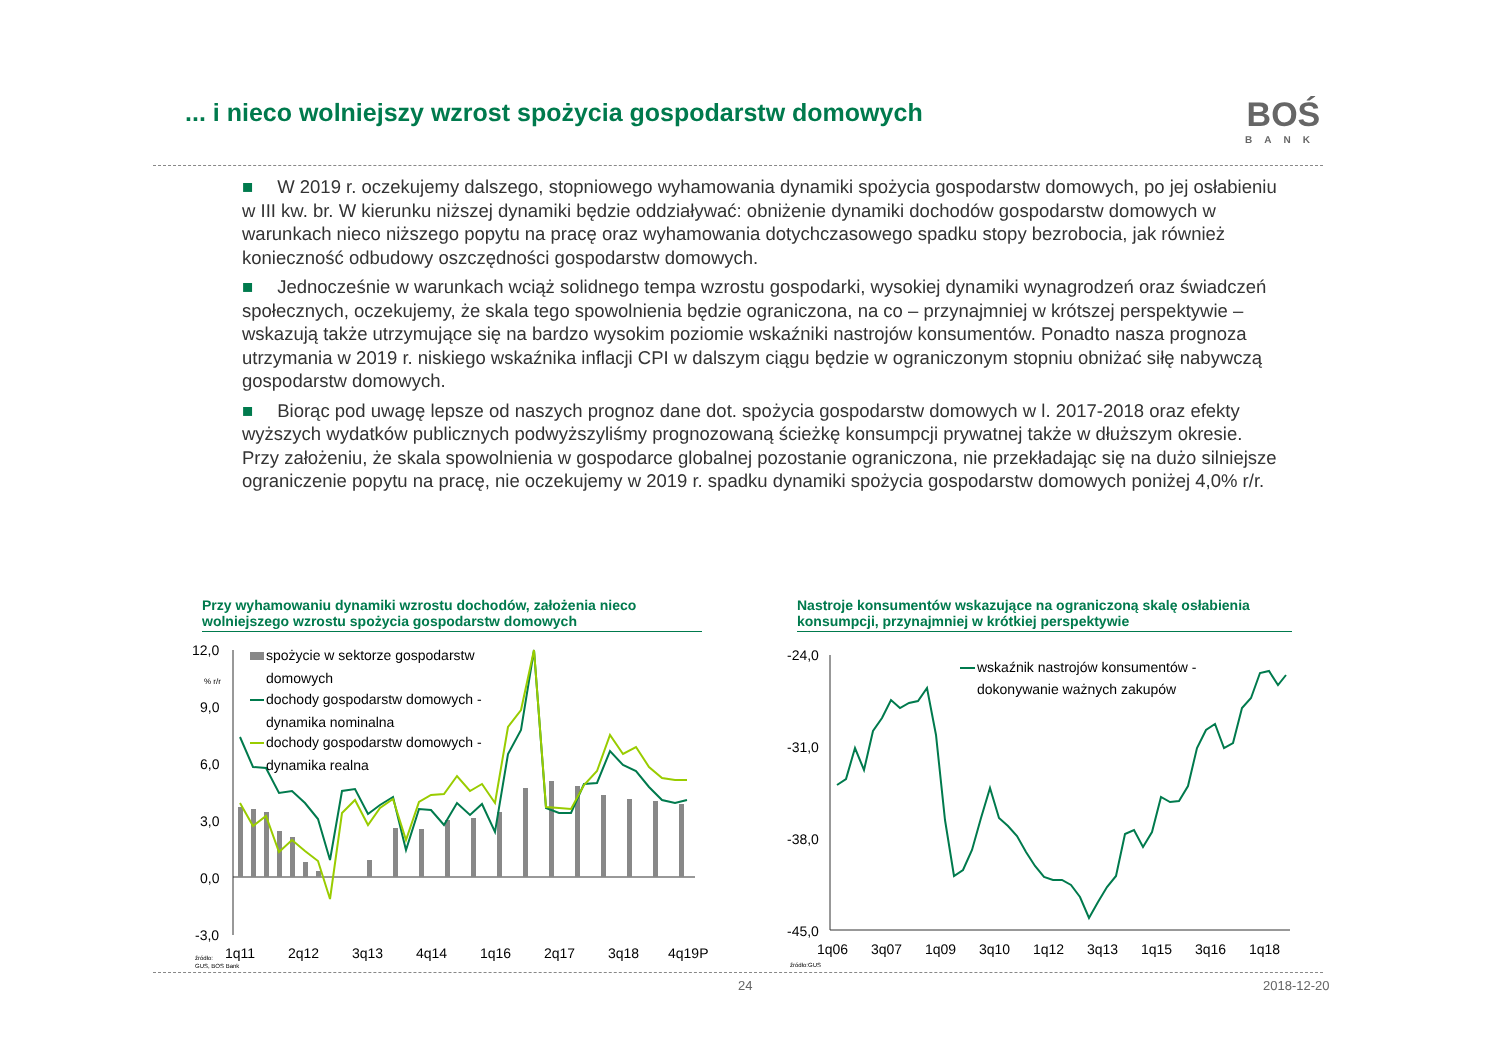... i nieco wolniejszy wzrost spożycia gospodarstw domowych
BOŚ
BANK
■ W 2019 r. oczekujemy dalszego, stopniowego wyhamowania dynamiki spożycia gospodarstw domowych, po jej osłabieniu w III kw. br. W kierunku niższej dynamiki będzie oddziaływać: obniżenie dynamiki dochodów gospodarstw domowych w warunkach nieco niższego popytu na pracę oraz wyhamowania dotychczasowego spadku stopy bezrobocia, jak również konieczność odbudowy oszczędności gospodarstw domowych.
■ Jednocześnie w warunkach wciąż solidnego tempa wzrostu gospodarki, wysokiej dynamiki wynagrodzeń oraz świadczeń społecznych, oczekujemy, że skala tego spowolnienia będzie ograniczona, na co – przynajmniej w krótszej perspektywie – wskazują także utrzymujące się na bardzo wysokim poziomie wskaźniki nastrojów konsumentów. Ponadto nasza prognoza utrzymania w 2019 r. niskiego wskaźnika inflacji CPI w dalszym ciągu będzie w ograniczonym stopniu obniżać siłę nabywczą gospodarstw domowych.
■ Biorąc pod uwagę lepsze od naszych prognoz dane dot. spożycia gospodarstw domowych w l. 2017-2018 oraz efekty wyższych wydatków publicznych podwyższyliśmy prognozowaną ścieżkę konsumpcji prywatnej także w dłuższym okresie. Przy założeniu, że skala spowolnienia w gospodarce globalnej pozostanie ograniczona, nie przekładając się na dużo silniejsze ograniczenie popytu na pracę, nie oczekujemy w 2019 r. spadku dynamiki spożycia gospodarstw domowych poniżej 4,0% r/r.
Przy wyhamowaniu dynamiki wzrostu dochodów, założenia nieco wolniejszego wzrostu spożycia gospodarstw domowych
Nastroje konsumentów wskazujące na ograniczoną skalę osłabienia konsumpcji, przynajmniej w krótkiej perspektywie
12,0
9,0
6,0
3,0
0,0
-3,0
% r/r
spożycie w sektorze gospodarstw
domowych
dochody gospodarstw domowych -
dynamika nominalna
dochody gospodarstw domowych -
dynamika realna
1q11
2q12
3q13
4q14
1q16
2q17
3q18
4q19P
źródło:
GUS, BOS Bank
-24,0
-31,0
-38,0
-45,0
wskaźnik nastrojów konsumentów -
dokonywanie ważnych zakupów
1q06
3q07
1q09
3q10
1q12
3q13
1q15
3q16
1q18
źródło:GUS
24 2018-12-20